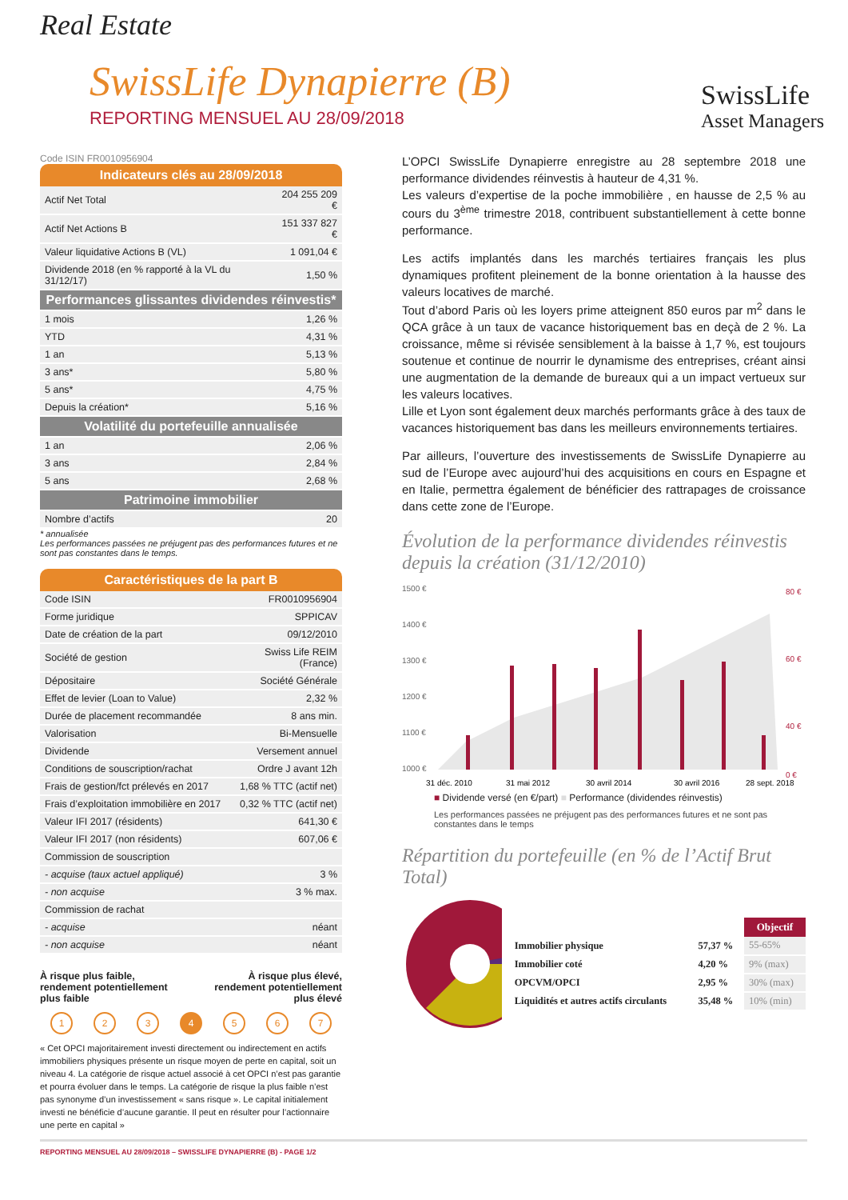Real Estate
SwissLife Dynapierre (B)
REPORTING MENSUEL AU 28/09/2018
SwissLife
Asset Managers
Code ISIN FR0010956904
Indicateurs clés au 28/09/2018
| Actif Net Total | 204 255 209 € |
| Actif Net Actions B | 151 337 827 € |
| Valeur liquidative Actions B (VL) | 1 091,04 € |
| Dividende 2018 (en % rapporté à la VL du 31/12/17) | 1,50 % |
| Performances glissantes dividendes réinvestis* | |
| 1 mois | 1,26 % |
| YTD | 4,31 % |
| 1 an | 5,13 % |
| 3 ans* | 5,80 % |
| 5 ans* | 4,75 % |
| Depuis la création* | 5,16 % |
| Volatilité du portefeuille annualisée | |
| 1 an | 2,06 % |
| 3 ans | 2,84 % |
| 5 ans | 2,68 % |
| Patrimoine immobilier | |
| Nombre d’actifs | 20 |
* annualisée
Les performances passées ne préjugent pas des performances futures et ne sont pas constantes dans le temps.
Caractéristiques de la part B
| Code ISIN | FR0010956904 |
| Forme juridique | SPPICAV |
| Date de création de la part | 09/12/2010 |
| Société de gestion | Swiss Life REIM (France) |
| Dépositaire | Société Générale |
| Effet de levier (Loan to Value) | 2,32 % |
| Durée de placement recommandée | 8 ans min. |
| Valorisation | Bi-Mensuelle |
| Dividende | Versement annuel |
| Conditions de souscription/rachat | Ordre J avant 12h |
| Frais de gestion/fct prélevés en 2017 | 1,68 % TTC (actif net) |
| Frais d’exploitation immobilière en 2017 | 0,32 % TTC (actif net) |
| Valeur IFI 2017 (résidents) | 641,30 € |
| Valeur IFI 2017 (non résidents) | 607,06 € |
| Commission de souscription | |
| - acquise (taux actuel appliqué) | 3 % |
| - non acquise | 3 % max. |
| Commission de rachat | |
| - acquise | néant |
| - non acquise | néant |
À risque plus faible,
rendement potentiellement
plus faible
À risque plus élevé,
rendement potentiellement
plus élevé
1 2 3 4 5 6 7
« Cet OPCI majoritairement investi directement ou indirectement en actifs immobiliers physiques présente un risque moyen de perte en capital, soit un niveau 4. La catégorie de risque actuel associé à cet OPCI n’est pas garantie et pourra évoluer dans le temps. La catégorie de risque la plus faible n’est pas synonyme d’un investissement « sans risque ». Le capital initialement investi ne bénéficie d’aucune garantie. Il peut en résulter pour l’actionnaire une perte en capital »
L’OPCI SwissLife Dynapierre enregistre au 28 septembre 2018 une performance dividendes réinvestis à hauteur de 4,31 %.
Les valeurs d’expertise de la poche immobilière , en hausse de 2,5 % au cours du 3<sup>ème</sup> trimestre 2018, contribuent substantiellement à cette bonne performance.
Les actifs implantés dans les marchés tertiaires français les plus dynamiques profitent pleinement de la bonne orientation à la hausse des valeurs locatives de marché.
Tout d’abord Paris où les loyers prime atteignent 850 euros par m<sup>2</sup> dans le QCA grâce à un taux de vacance historiquement bas en deçà de 2 %. La croissance, même si révisée sensiblement à la baisse à 1,7 %, est toujours soutenue et continue de nourrir le dynamisme des entreprises, créant ainsi une augmentation de la demande de bureaux qui a un impact vertueux sur les valeurs locatives.
Lille et Lyon sont également deux marchés performants grâce à des taux de vacances historiquement bas dans les meilleurs environnements tertiaires.
Par ailleurs, l’ouverture des investissements de SwissLife Dynapierre au sud de l’Europe avec aujourd’hui des acquisitions en cours en Espagne et en Italie, permettra également de bénéficier des rattrapages de croissance dans cette zone de l’Europe.
Évolution de la performance dividendes réinvestis depuis la création (31/12/2010)
1500 €
1400 €
1300 €
1200 €
1100 €
1000 €
80 €
60 €
40 €
0 €
31 déc. 2010
31 mai 2012
30 avril 2014
30 avril 2016
28 sept. 2018
■ Dividende versé (en €/part) ■ Performance (dividendes réinvestis)
Les performances passées ne préjugent pas des performances futures et ne sont pas constantes dans le temps
Répartition du portefeuille (en % de l’Actif Brut Total)
| | | Objectif |
| Immobilier physique | 57,37 % | 55-65% |
| Immobilier coté | 4,20 % | 9% (max) |
| OPCVM/OPCI | 2,95 % | 30% (max) |
| Liquidités et autres actifs circulants | 35,48 % | 10% (min) |
REPORTING MENSUEL AU 28/09/2018 – SWISSLIFE DYNAPIERRE (B) - PAGE 1/2